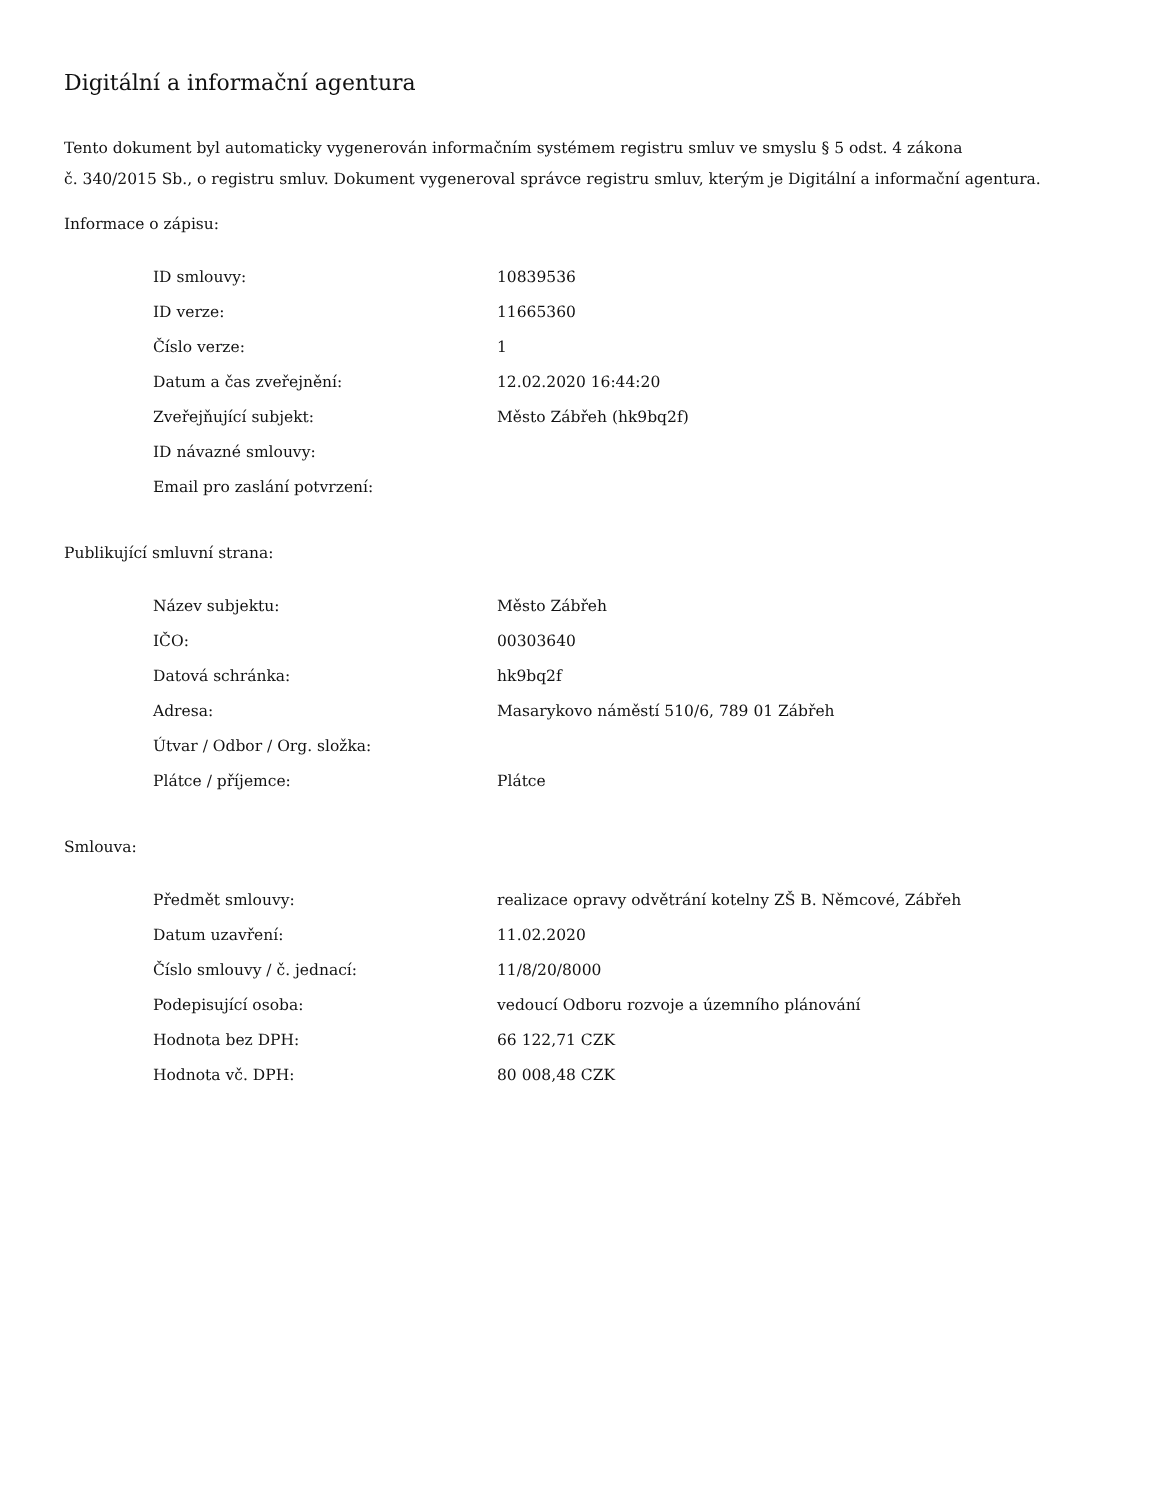Digitální a informační agentura
Tento dokument byl automaticky vygenerován informačním systémem registru smluv ve smyslu § 5 odst. 4 zákona
č. 340/2015 Sb., o registru smluv. Dokument vygeneroval správce registru smluv, kterým je Digitální a informační agentura.
Informace o zápisu:
| ID smlouvy: | 10839536 |
| ID verze: | 11665360 |
| Číslo verze: | 1 |
| Datum a čas zveřejnění: | 12.02.2020 16:44:20 |
| Zveřejňující subjekt: | Město Zábřeh (hk9bq2f) |
| ID návazné smlouvy: | |
| Email pro zaslání potvrzení: | |
Publikující smluvní strana:
| Název subjektu: | Město Zábřeh |
| IČO: | 00303640 |
| Datová schránka: | hk9bq2f |
| Adresa: | Masarykovo náměstí 510/6, 789 01 Zábřeh |
| Útvar / Odbor / Org. složka: | |
| Plátce / příjemce: | Plátce |
Smlouva:
| Předmět smlouvy: | realizace opravy odvětrání kotelny ZŠ B. Němcové, Zábřeh |
| Datum uzavření: | 11.02.2020 |
| Číslo smlouvy / č. jednací: | 11/8/20/8000 |
| Podepisující osoba: | vedoucí Odboru rozvoje a územního plánování |
| Hodnota bez DPH: | 66 122,71 CZK |
| Hodnota vč. DPH: | 80 008,48 CZK |